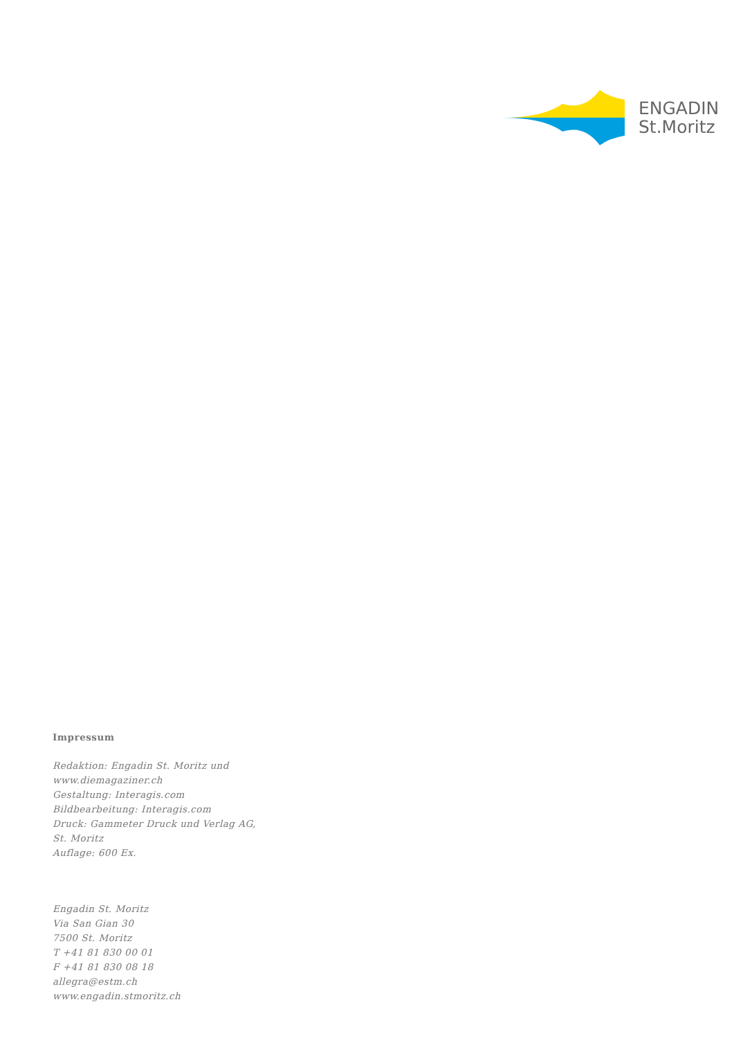ENGADIN
St.Moritz
Impressum
Redaktion: Engadin St. Moritz und
www.diemagaziner.ch
Gestaltung: Interagis.com
Bildbearbeitung: Interagis.com
Druck: Gammeter Druck und Verlag AG,
St. Moritz
Auflage: 600 Ex.
Engadin St. Moritz
Via San Gian 30
7500 St. Moritz
T +41 81 830 00 01
F +41 81 830 08 18
allegra@estm.ch
www.engadin.stmoritz.ch